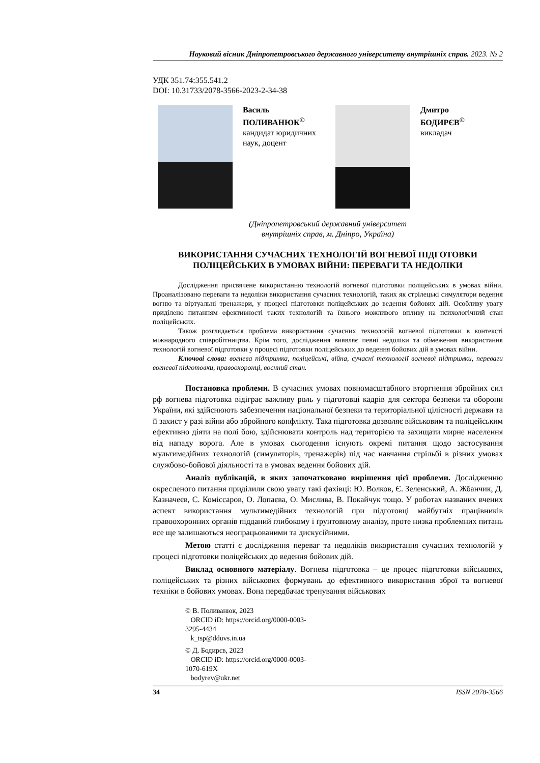Науковий вісник Дніпропетровського державного університету внутрішніх справ. 2023. № 2
УДК 351.74:355.541.2
DOI: 10.31733/2078-3566-2023-2-34-38
Василь
ПОЛИВАНЮК<sup>©</sup>
кандидат юридичних наук, доцент
Дмитро
БОДИРЄВ<sup>©</sup>
викладач
(Дніпропетровський державний університет
внутрішніх справ, м. Дніпро, Україна)
ВИКОРИСТАННЯ СУЧАСНИХ ТЕХНОЛОГІЙ ВОГНЕВОЇ ПІДГОТОВКИ ПОЛІЦЕЙСЬКИХ В УМОВАХ ВІЙНИ: ПЕРЕВАГИ ТА НЕДОЛІКИ
Дослідження присвячене використанню технологій вогневої підготовки поліцейських в умовах війни. Проаналізовано переваги та недоліки використання сучасних технологій, таких як стрілецькі симулятори ведення вогню та віртуальні тренажери, у процесі підготовки поліцейських до ведення бойових дій. Особливу увагу приділено питанням ефективності таких технологій та їхнього можливого впливу на психологічний стан поліцейських.
Також розглядається проблема використання сучасних технологій вогневої підготовки в контексті міжнародного співробітництва. Крім того, дослідження виявляє певні недоліки та обмеження використання технологій вогневої підготовки у процесі підготовки поліцейських до ведення бойових дій в умовах війни.
Ключові слова: вогнева підтримка, поліцейські, війна, сучасні технології вогневої підтримки, переваги вогневої підготовки, правоохоронці, воєнний стан.
Постановка проблеми. В сучасних умовах повномасштабного вторгнення збройних сил рф вогнева підготовка відіграє важливу роль у підготовці кадрів для сектора безпеки та оборони України, які здійснюють забезпечення національної безпеки та територіальної цілісності держави та її захист у разі війни або збройного конфлікту. Така підготовка дозволяє військовим та поліцейським ефективно діяти на полі бою, здійснювати контроль над територією та захищати мирне населення від нападу ворога. Але в умовах сьогодення існують окремі питання щодо застосування мультимедійних технологій (симуляторів, тренажерів) під час навчання стрільбі в різних умовах службово-бойової діяльності та в умовах ведення бойових дій.
Аналіз публікацій, в яких започатковано вирішення цієї проблеми. Дослідженню окресленого питання приділили свою увагу такі фахівці: Ю. Волков, Є. Зеленський, А. Жбанчик, Д. Казначеєв, С. Комісcаров, О. Лопаєва, О. Мислива, В. Покайчук тощо. У роботах названих вчених аспект використання мультимедійних технологій при підготовці майбутніх працівників правоохоронних органів підданий глибокому і ґрунтовному аналізу, проте низка проблемних питань все ще залишаються неопрацьованими та дискусійними.
Метою статті є дослідження переваг та недоліків використання сучасних технологій у процесі підготовки поліцейських до ведення бойових дій.
Виклад основного матеріалу. Вогнева підготовка – це процес підготовки військових, поліцейських та різних військових формувань до ефективного використання зброї та вогневої техніки в бойових умовах. Вона передбачає тренування військових
© В. Поливанюк, 2023
ORCID iD: https://orcid.org/0000-0003-3295-4434
k_tsp@dduvs.in.ua
© Д. Бодирєв, 2023
ORCID iD: https://orcid.org/0000-0003-1070-619X
bodyrev@ukr.net
34 ISSN 2078-3566